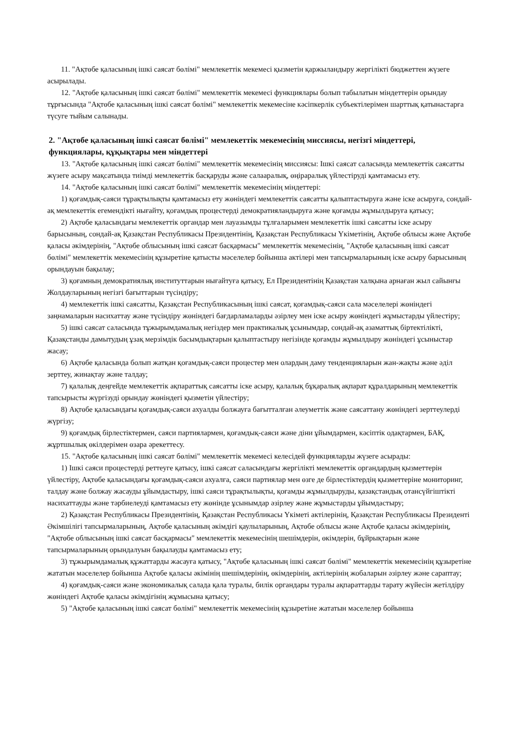11. "Ақтөбе қаласының ішкі саясат бөлімі" мемлекеттік мекемесі қызметін қаржыландыру жергілікті бюджеттен жүзеге асырылады.
12. "Ақтөбе қаласының ішкі саясат бөлімі" мемлекеттік мекемесі функциялары болып табылатын міндеттерін орындау тұрғысында "Ақтөбе қаласының ішкі саясат бөлімі" мемлекеттік мекемесіне кәсіпкерлік субъектілерімен шарттық қатынастарға түсуге тыйым салынады.
2. "Ақтөбе қаласының ішкі саясат бөлімі" мемлекеттік мекемесінің миссиясы, негізгі міндеттері, функциялары, құқықтары мен міндеттері
13. "Ақтөбе қаласының ішкі саясат бөлімі" мемлекеттік мекемесінің миссиясы: Ішкі саясат саласында мемлекеттік саясатты жүзеге асыру мақсатында тиімді мемлекеттік басқаруды және салааралық, өңіраралық үйлестіруді қамтамасыз ету.
14. "Ақтөбе қаласының ішкі саясат бөлімі" мемлекеттік мекемесінің міндеттері:
1) қоғамдық-саяси тұрақтылықты қамтамасыз ету жөніндегі мемлекеттік саясатты қалыптастыруға және іске асыруға, сондай-ақ мемлекеттік егемендікті нығайту, қоғамдық процестерді демократияландыруға және қоғамды жұмылдыруға қатысу;
2) Ақтөбе қаласындағы мемлекеттік органдар мен лауазымды тұлғаларымен мемлекеттік ішкі саясатты іске асыру барысының, сондай-ақ Қазақстан Республикасы Президентінің, Қазақстан Республикасы Үкіметінің, Ақтөбе облысы және Ақтөбе қаласы әкімдерінің, "Ақтөбе облысының ішкі саясат басқармасы" мемлекеттік мекемесінің, "Ақтөбе қаласының ішкі саясат бөлімі" мемлекеттік мекемесінің құзыретіне қатысты мәселелер бойынша актілері мен тапсырмаларының іске асыру барысының орындауын бақылау;
3) қоғамның демократиялық институттарын нығайтуға қатысу, Ел Президентінің Қазақстан халқына арнаған жыл сайынғы Жолдауларының негізгі бағыттарын түсіндіру;
4) мемлекеттік ішкі саясатты, Қазақстан Республикасының ішкі саясат, қоғамдық-саяси сала мәселелері жөніндегі заңнамаларын насихаттау және түсіндіру жөніндегі бағдарламаларды әзірлеу мен іске асыру жөніндегі жұмыстарды үйлестіру;
5) ішкі саясат саласында тұжырымдамалық негіздер мен практикалық ұсынымдар, сондай-ақ азаматтық біртектілікті, Қазақстанды дамытудың ұзақ мерзімдік басымдықтарын қалыптастыру негізінде қоғамды жұмылдыру жөніндегі ұсыныстар жасау;
6) Ақтөбе қаласында болып жатқан қоғамдық-саяси процестер мен олардың даму тенденцияларын жан-жақты және әділ зерттеу, жинақтау және талдау;
7) қалалық деңгейде мемлекеттік ақпараттық саясатты іске асыру, қалалық бұқаралық ақпарат құралдарының мемлекеттік тапсырысты жүргізуді орындау жөніндегі қызметін үйлестіру;
8) Ақтөбе қаласындағы қоғамдық-саяси ахуалды болжауға бағытталған әлеуметтік және саясаттану жөніндегі зерттеулерді жүргізу;
9) қоғамдық бірлестіктермен, саяси партиялармен, қоғамдық-саяси және діни ұйымдармен, кәсіптік одақтармен, БАҚ, жұртшылық өкілдерімен өзара әрекеттесу.
15. "Ақтөбе қаласының ішкі саясат бөлімі" мемлекеттік мекемесі келесідей функцияларды жүзеге асырады:
1) Ішкі саяси процестерді реттеуге қатысу, ішкі саясат саласындағы жергілікті мемлекеттік органдардың қызметтерін үйлестіру, Ақтөбе қаласындағы қоғамдық-саяси ахуалға, саяси партиялар мен өзге де бірлестіктердің қызметтеріне мониторинг, талдау және болжау жасауды ұйымдастыру, ішкі саяси тұрақтылықты, қоғамды жұмылдыруды, қазақстандық отансүйгіштікті насихаттауды және тәрбиелеуді қамтамасыз ету жөнінде ұсынымдар әзірлеу және жұмыстарды ұйымдастыру;
2) Қазақстан Республикасы Президентінің, Қазақстан Республикасы Үкіметі актілерінің, Қазақстан Республикасы Президенті Әкімшілігі тапсырмаларының, Ақтөбе қаласының әкімдігі қаулыларының, Ақтөбе облысы және Ақтөбе қаласы әкімдерінің, "Ақтөбе облысының ішкі саясат басқармасы" мемлекеттік мекемесінің шешімдерін, өкімдерін, бұйрықтарын және тапсырмаларының орындалуын бақылауды қамтамасыз ету;
3) тұжырымдамалық құжаттарды жасауға қатысу, "Ақтөбе қаласының ішкі саясат бөлімі" мемлекеттік мекемесінің құзыретіне жататын мәселелер бойынша Ақтөбе қаласы әкімінің шешімдерінің, өкімдерінің, актілерінің жобаларын әзірлеу және сараптау;
4) қоғамдық-саяси және экономикалық салада қала туралы, билік органдары туралы ақпараттарды тарату жүйесін жетілдіру жөніндегі Ақтөбе қаласы әкімдігінің жұмысына қатысу;
5) "Ақтөбе қаласының ішкі саясат бөлімі" мемлекеттік мекемесінің құзыретіне жататын мәселелер бойынша